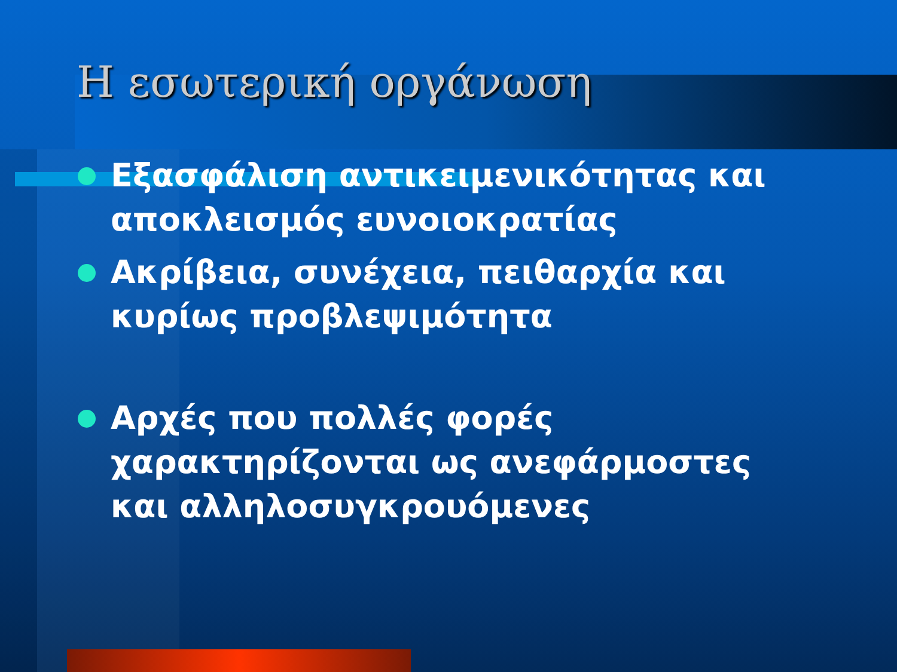Η εσωτερική οργάνωση
Εξασφάλιση αντικειμενικότητας και αποκλεισμός ευνοιοκρατίας
Ακρίβεια, συνέχεια, πειθαρχία και κυρίως προβλεψιμότητα
Αρχές που πολλές φορές χαρακτηρίζονται ως ανεφάρμοστες και αλληλοσυγκρουόμενες